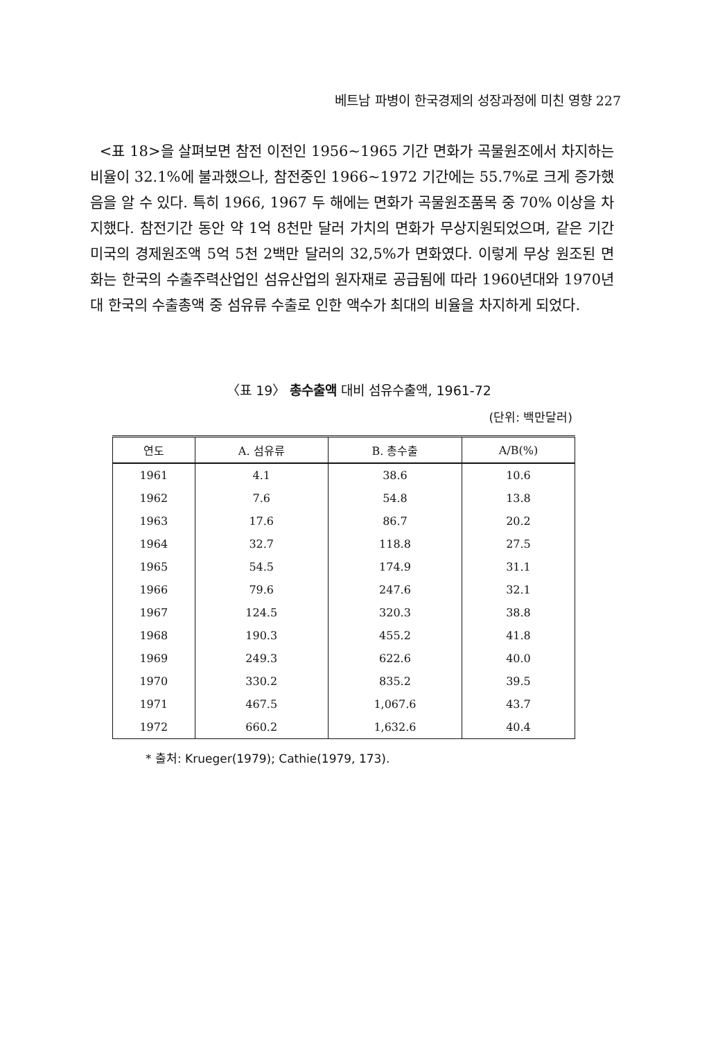베트남 파병이 한국경제의 성장과정에 미친 영향 227
<표 18>을 살펴보면 참전 이전인 1956~1965 기간 면화가 곡물원조에서 차지하는 비율이 32.1%에 불과했으나, 참전중인 1966~1972 기간에는 55.7%로 크게 증가했음을 알 수 있다. 특히 1966, 1967 두 해에는 면화가 곡물원조품목 중 70% 이상을 차지했다. 참전기간 동안 약 1억 8천만 달러 가치의 면화가 무상지원되었으며, 같은 기간 미국의 경제원조액 5억 5천 2백만 달러의 32,5%가 면화였다. 이렇게 무상 원조된 면화는 한국의 수출주력산업인 섬유산업의 원자재로 공급됨에 따라 1960년대와 1970년대 한국의 수출총액 중 섬유류 수출로 인한 액수가 최대의 비율을 차지하게 되었다.
〈표 19〉 총수출액 대비 섬유수출액, 1961-72
(단위: 백만달러)
| 연도 | A. 섬유류 | B. 총수출 | A/B(%) |
| --- | --- | --- | --- |
| 1961 | 4.1 | 38.6 | 10.6 |
| 1962 | 7.6 | 54.8 | 13.8 |
| 1963 | 17.6 | 86.7 | 20.2 |
| 1964 | 32.7 | 118.8 | 27.5 |
| 1965 | 54.5 | 174.9 | 31.1 |
| 1966 | 79.6 | 247.6 | 32.1 |
| 1967 | 124.5 | 320.3 | 38.8 |
| 1968 | 190.3 | 455.2 | 41.8 |
| 1969 | 249.3 | 622.6 | 40.0 |
| 1970 | 330.2 | 835.2 | 39.5 |
| 1971 | 467.5 | 1,067.6 | 43.7 |
| 1972 | 660.2 | 1,632.6 | 40.4 |
* 출처: Krueger(1979); Cathie(1979, 173).